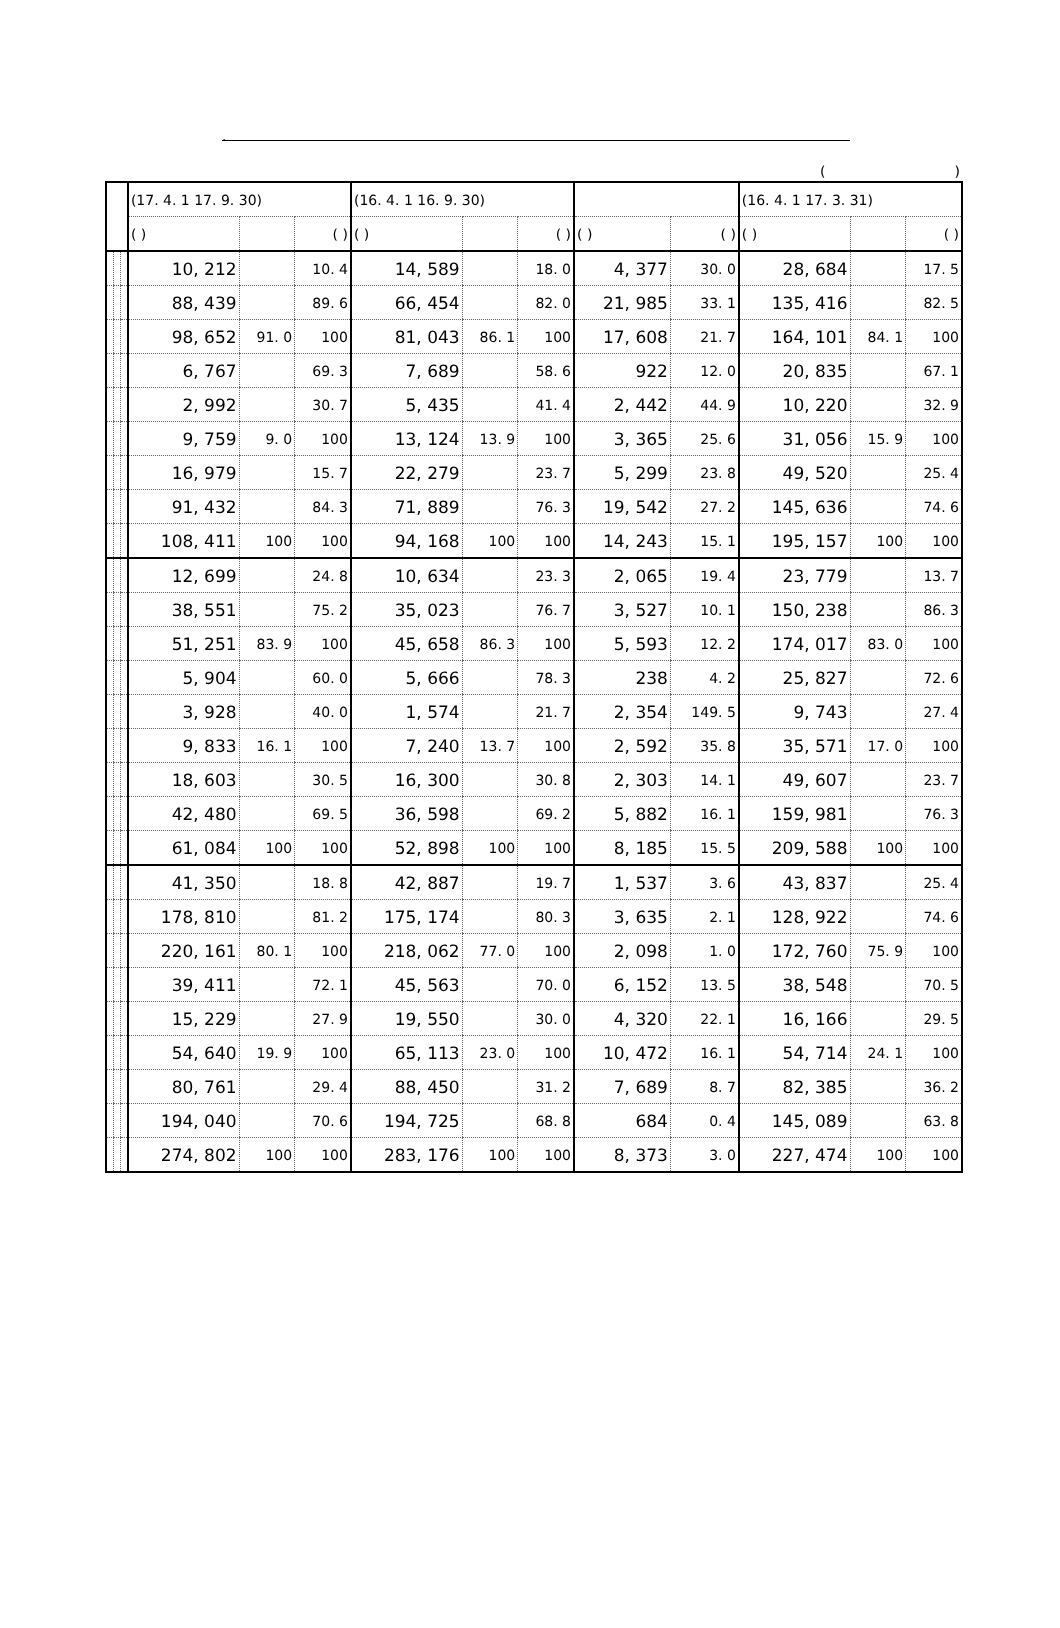.
()
| | | | (17. 4. 1 17. 9. 30) | | | (16. 4. 1 16. 9. 30) | | | | | (16. 4. 1 17. 3. 31) | | |
| | | | ( ) | | ( ) | ( ) | | ( ) | ( ) | ( ) | ( ) | | ( ) |
| | | | 10, 212 | | 10. 4 | 14, 589 | | 18. 0 | 4, 377 | 30. 0 | 28, 684 | | 17. 5 |
| | | | 88, 439 | | 89. 6 | 66, 454 | | 82. 0 | 21, 985 | 33. 1 | 135, 416 | | 82. 5 |
| | | | 98, 652 | 91. 0 | 100 | 81, 043 | 86. 1 | 100 | 17, 608 | 21. 7 | 164, 101 | 84. 1 | 100 |
| | | | 6, 767 | | 69. 3 | 7, 689 | | 58. 6 | 922 | 12. 0 | 20, 835 | | 67. 1 |
| | | | 2, 992 | | 30. 7 | 5, 435 | | 41. 4 | 2, 442 | 44. 9 | 10, 220 | | 32. 9 |
| | | | 9, 759 | 9. 0 | 100 | 13, 124 | 13. 9 | 100 | 3, 365 | 25. 6 | 31, 056 | 15. 9 | 100 |
| | | | 16, 979 | | 15. 7 | 22, 279 | | 23. 7 | 5, 299 | 23. 8 | 49, 520 | | 25. 4 |
| | | | 91, 432 | | 84. 3 | 71, 889 | | 76. 3 | 19, 542 | 27. 2 | 145, 636 | | 74. 6 |
| | | | 108, 411 | 100 | 100 | 94, 168 | 100 | 100 | 14, 243 | 15. 1 | 195, 157 | 100 | 100 |
| | | | 12, 699 | | 24. 8 | 10, 634 | | 23. 3 | 2, 065 | 19. 4 | 23, 779 | | 13. 7 |
| | | | 38, 551 | | 75. 2 | 35, 023 | | 76. 7 | 3, 527 | 10. 1 | 150, 238 | | 86. 3 |
| | | | 51, 251 | 83. 9 | 100 | 45, 658 | 86. 3 | 100 | 5, 593 | 12. 2 | 174, 017 | 83. 0 | 100 |
| | | | 5, 904 | | 60. 0 | 5, 666 | | 78. 3 | 238 | 4. 2 | 25, 827 | | 72. 6 |
| | | | 3, 928 | | 40. 0 | 1, 574 | | 21. 7 | 2, 354 | 149. 5 | 9, 743 | | 27. 4 |
| | | | 9, 833 | 16. 1 | 100 | 7, 240 | 13. 7 | 100 | 2, 592 | 35. 8 | 35, 571 | 17. 0 | 100 |
| | | | 18, 603 | | 30. 5 | 16, 300 | | 30. 8 | 2, 303 | 14. 1 | 49, 607 | | 23. 7 |
| | | | 42, 480 | | 69. 5 | 36, 598 | | 69. 2 | 5, 882 | 16. 1 | 159, 981 | | 76. 3 |
| | | | 61, 084 | 100 | 100 | 52, 898 | 100 | 100 | 8, 185 | 15. 5 | 209, 588 | 100 | 100 |
| | | | 41, 350 | | 18. 8 | 42, 887 | | 19. 7 | 1, 537 | 3. 6 | 43, 837 | | 25. 4 |
| | | | 178, 810 | | 81. 2 | 175, 174 | | 80. 3 | 3, 635 | 2. 1 | 128, 922 | | 74. 6 |
| | | | 220, 161 | 80. 1 | 100 | 218, 062 | 77. 0 | 100 | 2, 098 | 1. 0 | 172, 760 | 75. 9 | 100 |
| | | | 39, 411 | | 72. 1 | 45, 563 | | 70. 0 | 6, 152 | 13. 5 | 38, 548 | | 70. 5 |
| | | | 15, 229 | | 27. 9 | 19, 550 | | 30. 0 | 4, 320 | 22. 1 | 16, 166 | | 29. 5 |
| | | | 54, 640 | 19. 9 | 100 | 65, 113 | 23. 0 | 100 | 10, 472 | 16. 1 | 54, 714 | 24. 1 | 100 |
| | | | 80, 761 | | 29. 4 | 88, 450 | | 31. 2 | 7, 689 | 8. 7 | 82, 385 | | 36. 2 |
| | | | 194, 040 | | 70. 6 | 194, 725 | | 68. 8 | 684 | 0. 4 | 145, 089 | | 63. 8 |
| | | | 274, 802 | 100 | 100 | 283, 176 | 100 | 100 | 8, 373 | 3. 0 | 227, 474 | 100 | 100 |